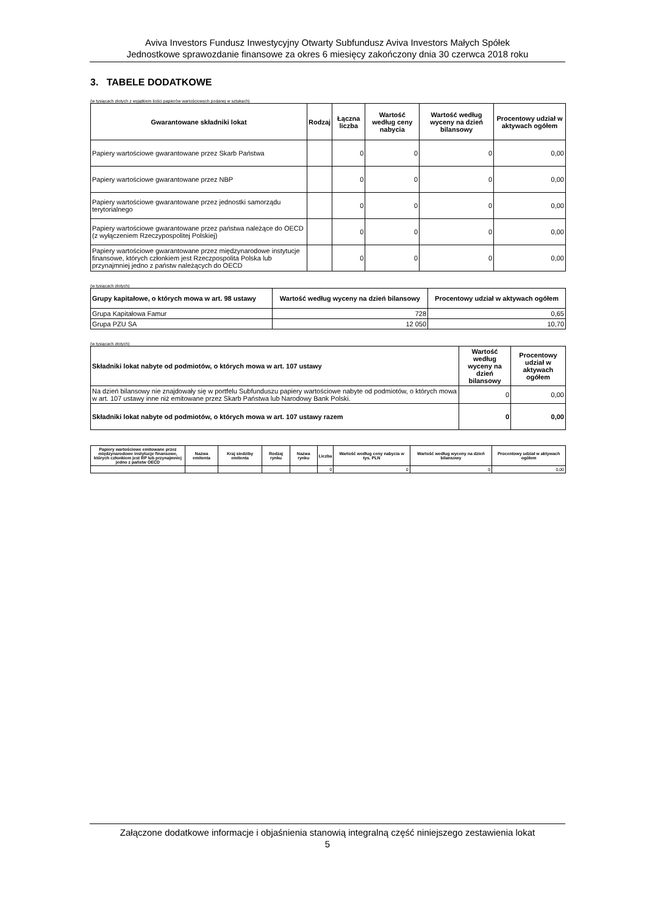Aviva Investors Fundusz Inwestycyjny Otwarty Subfundusz Aviva Investors Małych Spółek
Jednostkowe sprawozdanie finansowe za okres 6 miesięcy zakończony dnia 30 czerwca 2018 roku
3. TABELE DODATKOWE
(w tysiącach złotych z wyjątkiem ilości papierów wartościowych podanej w sztukach)
| Gwarantowane składniki lokat | Rodzaj | Łączna liczba | Wartość według ceny nabycia | Wartość według wyceny na dzień bilansowy | Procentowy udział w aktywach ogółem |
| --- | --- | --- | --- | --- | --- |
| Papiery wartościowe gwarantowane przez Skarb Państwa | | 0 | 0 | 0 | 0,00 |
| Papiery wartościowe gwarantowane przez NBP | | 0 | 0 | 0 | 0,00 |
| Papiery wartościowe gwarantowane przez jednostki samorządu terytorialnego | | 0 | 0 | 0 | 0,00 |
| Papiery wartościowe gwarantowane przez państwa należące do OECD (z wyłączeniem Rzeczypospolitej Polskiej) | | 0 | 0 | 0 | 0,00 |
| Papiery wartościowe gwarantowane przez międzynarodowe instytucje finansowe, których członkiem jest Rzeczpospolita Polska lub przynajmniej jedno z państw należących do OECD | | 0 | 0 | 0 | 0,00 |
(w tysiącach złotych)
| Grupy kapitałowe, o których mowa w art. 98 ustawy | Wartość według wyceny na dzień bilansowy | Procentowy udział w aktywach ogółem |
| --- | --- | --- |
| Grupa Kapitałowa Famur | 728 | 0,65 |
| Grupa PZU SA | 12 050 | 10,70 |
(w tysiącach złotych)
| Składniki lokat nabyte od podmiotów, o których mowa w art. 107 ustawy | Wartość według wyceny na dzień bilansowy | Procentowy udział w aktywach ogółem |
| --- | --- | --- |
| Na dzień bilansowy nie znajdowały się w portfelu Subfunduszu papiery wartościowe nabyte od podmiotów, o których mowa w art. 107 ustawy inne niż emitowane przez Skarb Państwa lub Narodowy Bank Polski. | 0 | 0,00 |
| Składniki lokat nabyte od podmiotów, o których mowa w art. 107 ustawy razem | 0 | 0,00 |
| Papiery wartościowe emitowane przez międzynarodowe instytucje finansowe, których członkiem jest RP lub przynajmniej jedno z państw OECD | Nazwa emitenta | Kraj siedziby emitenta | Rodzaj rynku | Nazwa rynku | Liczba | Wartość według ceny nabycia w tys. PLN | Wartość według wyceny na dzień bilansowy | Procentowy udział w aktywach ogółem |
| --- | --- | --- | --- | --- | --- | --- | --- | --- |
| | | | | | 0 | 0 | 0 | 0,00 |
Załączone dodatkowe informacje i objaśnienia stanowią integralną część niniejszego zestawienia lokat
5